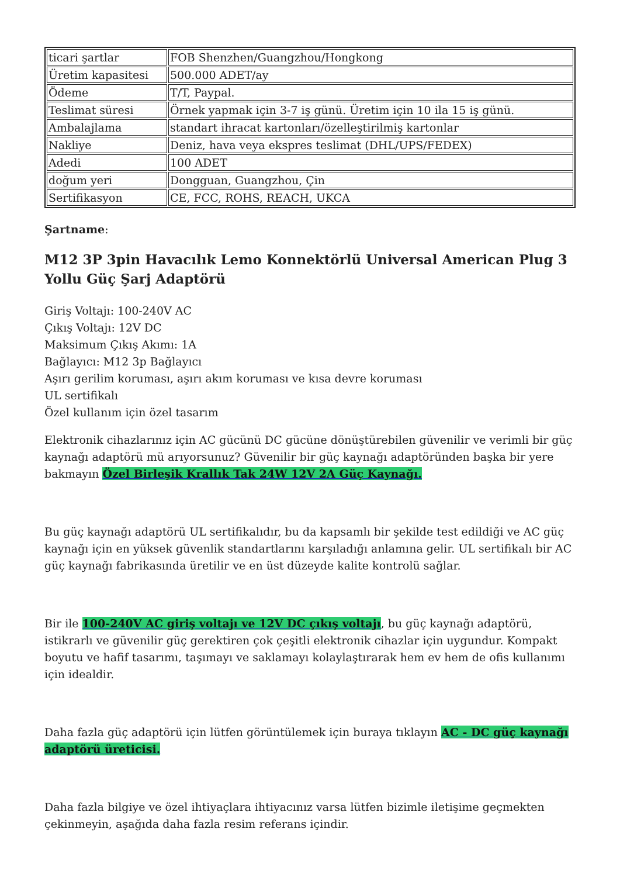| ticari şartlar | FOB Shenzhen/Guangzhou/Hongkong |
| Üretim kapasitesi | 500.000 ADET/ay |
| Ödeme | T/T, Paypal. |
| Teslimat süresi | Örnek yapmak için 3-7 iş günü. Üretim için 10 ila 15 iş günü. |
| Ambalajlama | standart ihracat kartonları/özelleştirilmiş kartonlar |
| Nakliye | Deniz, hava veya ekspres teslimat (DHL/UPS/FEDEX) |
| Adedi | 100 ADET |
| doğum yeri | Dongguan, Guangzhou, Çin |
| Sertifikasyon | CE, FCC, ROHS, REACH, UKCA |
Şartname:
M12 3P 3pin Havacılık Lemo Konnektörlü Universal American Plug 3 Yollu Güç Şarj Adaptörü
Giriş Voltajı: 100-240V AC
Çıkış Voltajı: 12V DC
Maksimum Çıkış Akımı: 1A
Bağlayıcı: M12 3p Bağlayıcı
Aşırı gerilim koruması, aşırı akım koruması ve kısa devre koruması
UL sertifikalı
Özel kullanım için özel tasarım
Elektronik cihazlarınız için AC gücünü DC gücüne dönüştürebilen güvenilir ve verimli bir güç kaynağı adaptörü mü arıyorsunuz? Güvenilir bir güç kaynağı adaptöründen başka bir yere bakmayın Özel Birleşik Krallık Tak 24W 12V 2A Güç Kaynağı.
Bu güç kaynağı adaptörü UL sertifikalıdır, bu da kapsamlı bir şekilde test edildiği ve AC güç kaynağı için en yüksek güvenlik standartlarını karşıladığı anlamına gelir. UL sertifikalı bir AC güç kaynağı fabrikasında üretilir ve en üst düzeyde kalite kontrolü sağlar.
Bir ile 100-240V AC giriş voltajı ve 12V DC çıkış voltajı, bu güç kaynağı adaptörü, istikrarlı ve güvenilir güç gerektiren çok çeşitli elektronik cihazlar için uygundur. Kompakt boyutu ve hafif tasarımı, taşımayı ve saklamayı kolaylaştırarak hem ev hem de ofis kullanımı için idealdir.
Daha fazla güç adaptörü için lütfen görüntülemek için buraya tıklayın AC - DC güç kaynağı adaptörü üreticisi.
Daha fazla bilgiye ve özel ihtiyaçlara ihtiyacınız varsa lütfen bizimle iletişime geçmekten çekinmeyin, aşağıda daha fazla resim referans içindir.